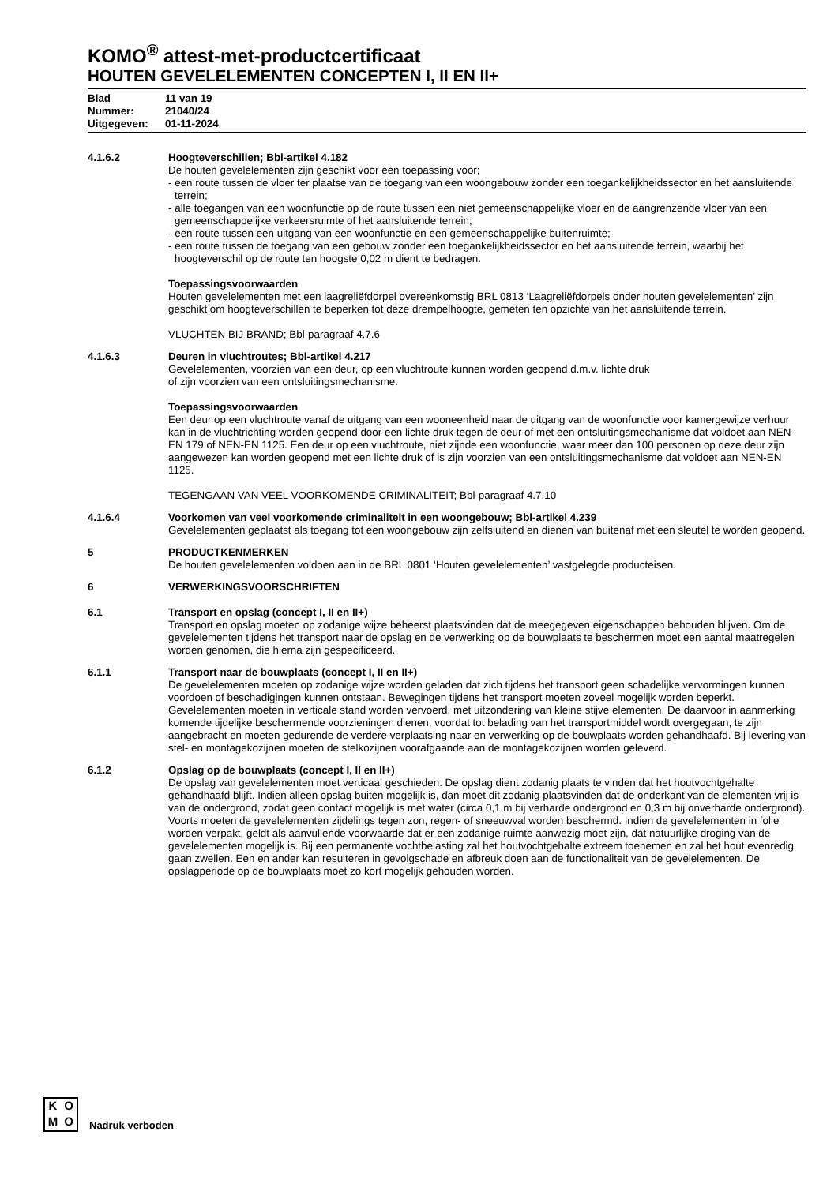KOMO<sup>®</sup> attest-met-productcertificaat
HOUTEN GEVELELEMENTEN CONCEPTEN I, II EN II+
Blad 11 van 19
Nummer: 21040/24
Uitgegeven: 01-11-2024
4.1.6.2 Hoogteverschillen; Bbl-artikel 4.182
De houten gevelelementen zijn geschikt voor een toepassing voor;
- een route tussen de vloer ter plaatse van de toegang van een woongebouw zonder een toegankelijkheidssector en het aansluitende terrein;
- alle toegangen van een woonfunctie op de route tussen een niet gemeenschappelijke vloer en de aangrenzende vloer van een gemeenschappelijke verkeersruimte of het aansluitende terrein;
- een route tussen een uitgang van een woonfunctie en een gemeenschappelijke buitenruimte;
- een route tussen de toegang van een gebouw zonder een toegankelijkheidssector en het aansluitende terrein, waarbij het hoogteverschil op de route ten hoogste 0,02 m dient te bedragen.
Toepassingsvoorwaarden
Houten gevelelementen met een laagreliëfdorpel overeenkomstig BRL 0813 ‘Laagreliëfdorpels onder houten gevelelementen’ zijn geschikt om hoogteverschillen te beperken tot deze drempelhoogte, gemeten ten opzichte van het aansluitende terrein.
VLUCHTEN BIJ BRAND; Bbl-paragraaf 4.7.6
4.1.6.3 Deuren in vluchtroutes; Bbl-artikel 4.217
Gevelelementen, voorzien van een deur, op een vluchtroute kunnen worden geopend d.m.v. lichte druk
of zijn voorzien van een ontsluitingsmechanisme.
Toepassingsvoorwaarden
Een deur op een vluchtroute vanaf de uitgang van een wooneenheid naar de uitgang van de woonfunctie voor kamergewijze verhuur kan in de vluchtrichting worden geopend door een lichte druk tegen de deur of met een ontsluitingsmechanisme dat voldoet aan NEN-EN 179 of NEN-EN 1125. Een deur op een vluchtroute, niet zijnde een woonfunctie, waar meer dan 100 personen op deze deur zijn aangewezen kan worden geopend met een lichte druk of is zijn voorzien van een ontsluitingsmechanisme dat voldoet aan NEN-EN 1125.
TEGENGAAN VAN VEEL VOORKOMENDE CRIMINALITEIT; Bbl-paragraaf 4.7.10
4.1.6.4 Voorkomen van veel voorkomende criminaliteit in een woongebouw; Bbl-artikel 4.239
Gevelelementen geplaatst als toegang tot een woongebouw zijn zelfsluitend en dienen van buitenaf met een sleutel te worden geopend.
5 PRODUCTKENMERKEN
De houten gevelelementen voldoen aan in de BRL 0801 ‘Houten gevelelementen’ vastgelegde producteisen.
6 VERWERKINGSVOORSCHRIFTEN
6.1 Transport en opslag (concept I, II en II+)
Transport en opslag moeten op zodanige wijze beheerst plaatsvinden dat de meegegeven eigenschappen behouden blijven. Om de gevelelementen tijdens het transport naar de opslag en de verwerking op de bouwplaats te beschermen moet een aantal maatregelen worden genomen, die hierna zijn gespecificeerd.
6.1.1 Transport naar de bouwplaats (concept I, II en II+)
De gevelelementen moeten op zodanige wijze worden geladen dat zich tijdens het transport geen schadelijke vervormingen kunnen voordoen of beschadigingen kunnen ontstaan. Bewegingen tijdens het transport moeten zoveel mogelijk worden beperkt. Gevelelementen moeten in verticale stand worden vervoerd, met uitzondering van kleine stijve elementen. De daarvoor in aanmerking komende tijdelijke beschermende voorzieningen dienen, voordat tot belading van het transportmiddel wordt overgegaan, te zijn aangebracht en moeten gedurende de verdere verplaatsing naar en verwerking op de bouwplaats worden gehandhaafd. Bij levering van stel- en montagekozijnen moeten de stelkozijnen voorafgaande aan de montagekozijnen worden geleverd.
6.1.2 Opslag op de bouwplaats (concept I, II en II+)
De opslag van gevelelementen moet verticaal geschieden. De opslag dient zodanig plaats te vinden dat het houtvochtgehalte gehandhaafd blijft. Indien alleen opslag buiten mogelijk is, dan moet dit zodanig plaatsvinden dat de onderkant van de elementen vrij is van de ondergrond, zodat geen contact mogelijk is met water (circa 0,1 m bij verharde ondergrond en 0,3 m bij onverharde ondergrond). Voorts moeten de gevelelementen zijdelings tegen zon, regen- of sneeuwval worden beschermd. Indien de gevelelementen in folie worden verpakt, geldt als aanvullende voorwaarde dat er een zodanige ruimte aanwezig moet zijn, dat natuurlijke droging van de gevelelementen mogelijk is. Bij een permanente vochtbelasting zal het houtvochtgehalte extreem toenemen en zal het hout evenredig gaan zwellen. Een en ander kan resulteren in gevolgschade en afbreuk doen aan de functionaliteit van de gevelelementen. De opslagperiode op de bouwplaats moet zo kort mogelijk gehouden worden.
KOMO
Nadruk verboden